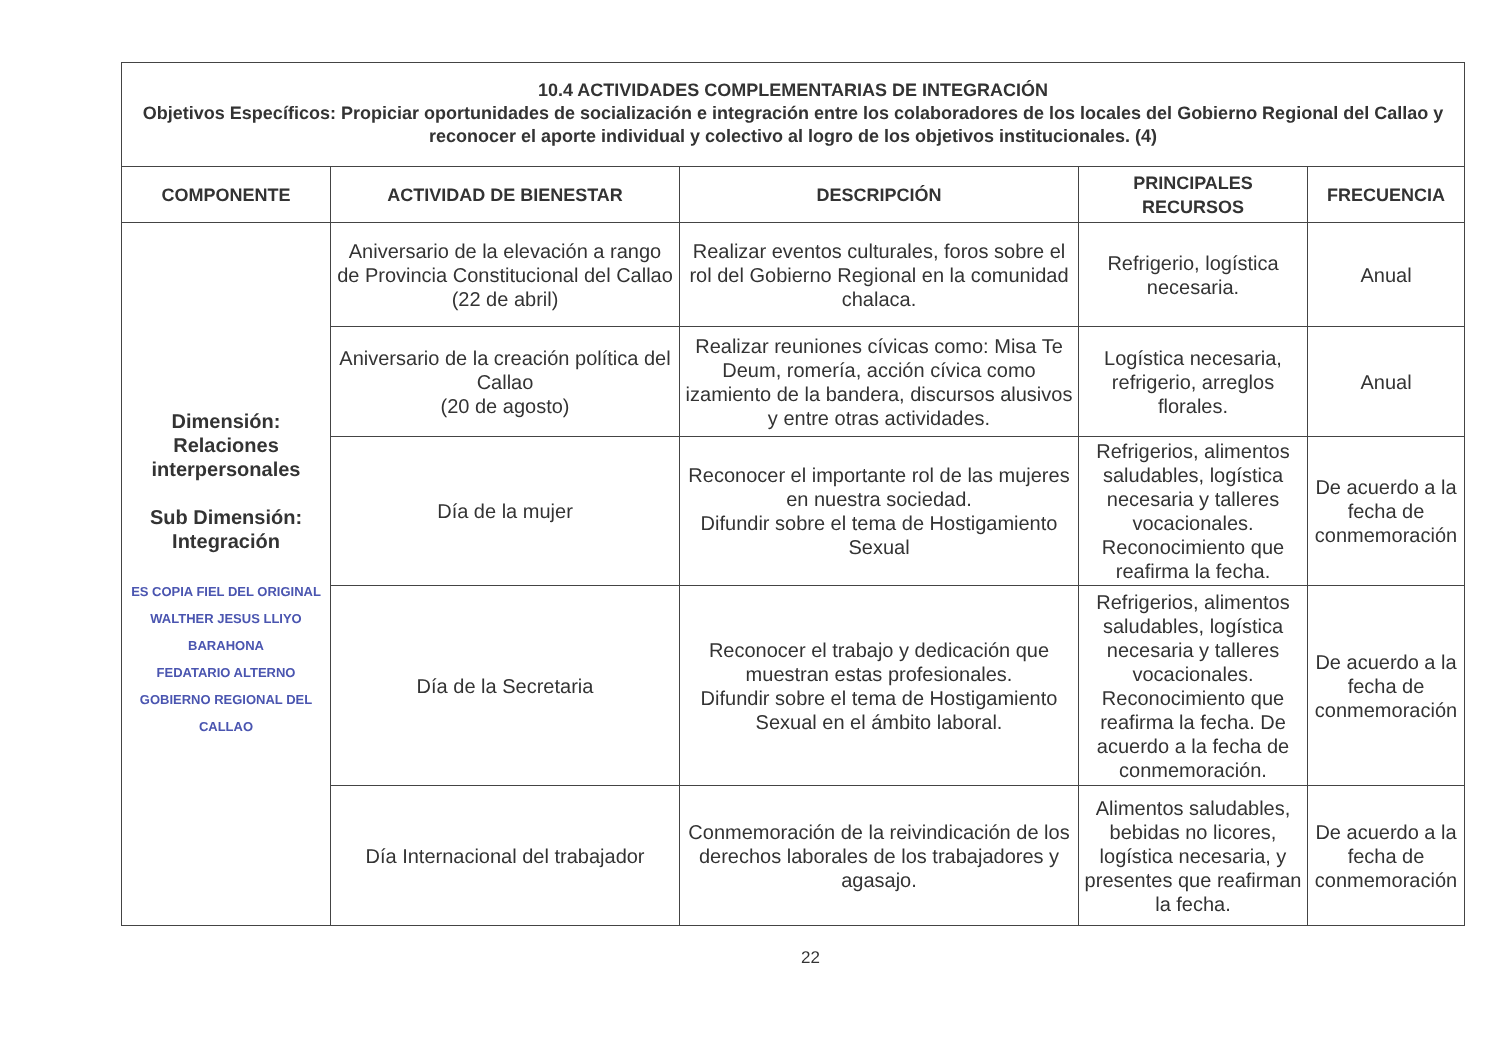| 10.4 ACTIVIDADES COMPLEMENTARIAS DE INTEGRACIÓN Objetivos Específicos: Propiciar oportunidades de socialización e integración entre los colaboradores de los locales del Gobierno Regional del Callao y reconocer el aporte individual y colectivo al logro de los objetivos institucionales. (4) | | | | |
| COMPONENTE | ACTIVIDAD DE BIENESTAR | DESCRIPCIÓN | PRINCIPALES RECURSOS | FRECUENCIA |
| Dimensión: Relaciones interpersonales Sub Dimensión: Integración ES COPIA FIEL DEL ORIGINAL WALTHER JESUS LLIYO BARAHONA FEDATARIO ALTERNO GOBIERNO REGIONAL DEL CALLAO | Aniversario de la elevación a rango de Provincia Constitucional del Callao (22 de abril) | Realizar eventos culturales, foros sobre el rol del Gobierno Regional en la comunidad chalaca. | Refrigerio, logística necesaria. | Anual |
| | Aniversario de la creación política del Callao (20 de agosto) | Realizar reuniones cívicas como: Misa Te Deum, romería, acción cívica como izamiento de la bandera, discursos alusivos y entre otras actividades. | Logística necesaria, refrigerio, arreglos florales. | Anual |
| | Día de la mujer | Reconocer el importante rol de las mujeres en nuestra sociedad. Difundir sobre el tema de Hostigamiento Sexual | Refrigerios, alimentos saludables, logística necesaria y talleres vocacionales. Reconocimiento que reafirma la fecha. | De acuerdo a la fecha de conmemoración |
| | Día de la Secretaria | Reconocer el trabajo y dedicación que muestran estas profesionales. Difundir sobre el tema de Hostigamiento Sexual en el ámbito laboral. | Refrigerios, alimentos saludables, logística necesaria y talleres vocacionales. Reconocimiento que reafirma la fecha. De acuerdo a la fecha de conmemoración. | De acuerdo a la fecha de conmemoración |
| | Día Internacional del trabajador | Conmemoración de la reivindicación de los derechos laborales de los trabajadores y agasajo. | Alimentos saludables, bebidas no licores, logística necesaria, y presentes que reafirman la fecha. | De acuerdo a la fecha de conmemoración |
22